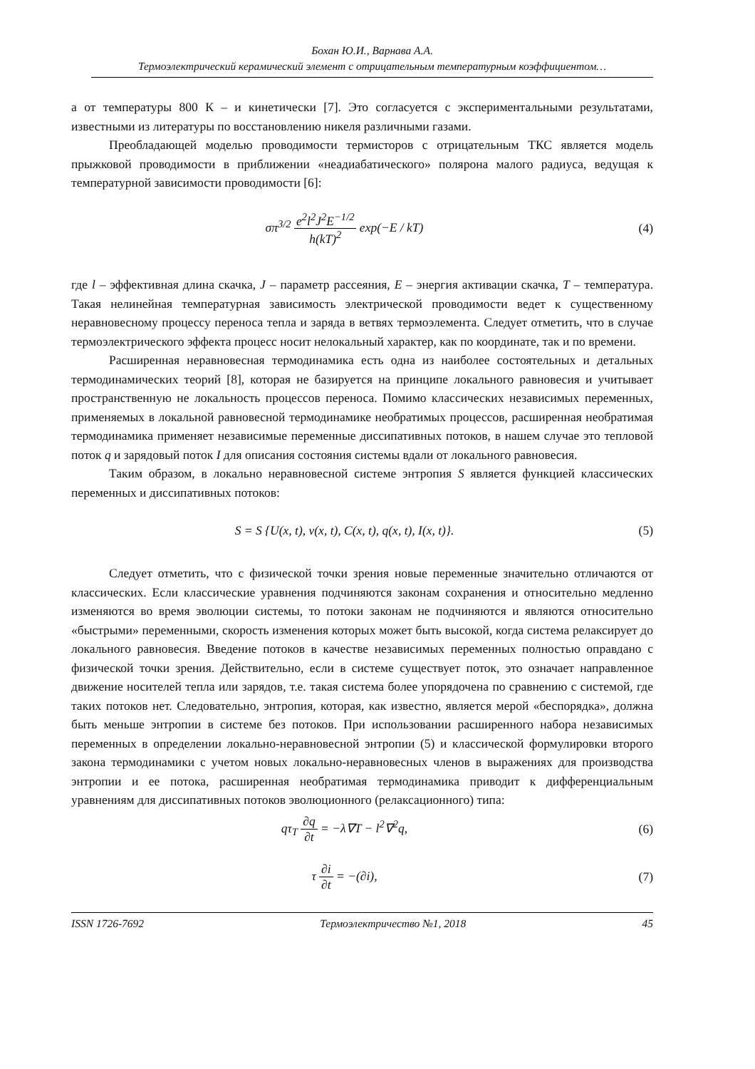Бохан Ю.И., Варнава А.А.
Термоэлектрический керамический элемент с отрицательным температурным коэффициентом…
а от температуры 800 К – и кинетически [7]. Это согласуется с экспериментальными результатами, известными из литературы по восстановлению никеля различными газами.
Преобладающей моделью проводимости термисторов с отрицательным ТКС является модель прыжковой проводимости в приближении «неадиабатического» полярона малого радиуса, ведущая к температурной зависимости проводимости [6]:
σπ<sup>3/2</sup> e<sup>2</sup>l<sup>2</sup>J<sup>2</sup>E<sup>−1/2</sup> h(kT)<sup>2</sup> exp(−E / kT)
(4)
где l – эффективная длина скачка, J – параметр рассеяния, E – энергия активации скачка, T – температура. Такая нелинейная температурная зависимость электрической проводимости ведет к существенному неравновесному процессу переноса тепла и заряда в ветвях термоэлемента. Следует отметить, что в случае термоэлектрического эффекта процесс носит нелокальный характер, как по координате, так и по времени.
Расширенная неравновесная термодинамика есть одна из наиболее состоятельных и детальных термодинамических теорий [8], которая не базируется на принципе локального равновесия и учитывает пространственную не локальность процессов переноса. Помимо классических независимых переменных, применяемых в локальной равновесной термодинамике необратимых процессов, расширенная необратимая термодинамика применяет независимые переменные диссипативных потоков, в нашем случае это тепловой поток q и зарядовый поток I для описания состояния системы вдали от локального равновесия.
Таким образом, в локально неравновесной системе энтропия S является функцией классических переменных и диссипативных потоков:
S = S {U(x, t), v(x, t), C(x, t), q(x, t), I(x, t)}.
(5)
Следует отметить, что с физической точки зрения новые переменные значительно отличаются от классических. Если классические уравнения подчиняются законам сохранения и относительно медленно изменяются во время эволюции системы, то потоки законам не подчиняются и являются относительно «быстрыми» переменными, скорость изменения которых может быть высокой, когда система релаксирует до локального равновесия. Введение потоков в качестве независимых переменных полностью оправдано с физической точки зрения. Действительно, если в системе существует поток, это означает направленное движение носителей тепла или зарядов, т.е. такая система более упорядочена по сравнению с системой, где таких потоков нет. Следовательно, энтропия, которая, как известно, является мерой «беспорядка», должна быть меньше энтропии в системе без потоков. При использовании расширенного набора независимых переменных в определении локально-неравновесной энтропии (5) и классической формулировки второго закона термодинамики с учетом новых локально-неравновесных членов в выражениях для производства энтропии и ее потока, расширенная необратимая термодинамика приводит к дифференциальным уравнениям для диссипативных потоков эволюционного (релаксационного) типа:
qτ<sub>T</sub> ∂q ∂t = −λ∇T − l<sup>2</sup>∇<sup>2</sup>q, (6)
τ ∂i ∂t = −(∂i), (7)
ISSN 1726-7692 Термоэлектричество №1, 2018 45